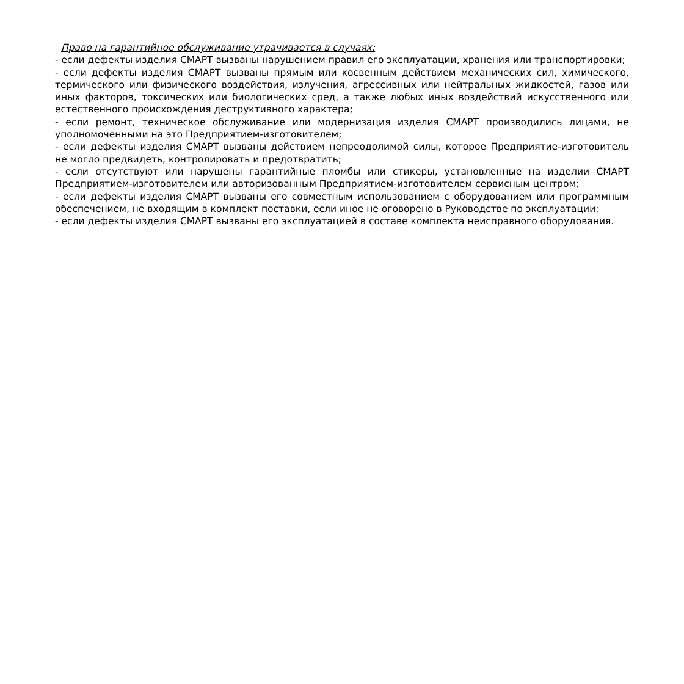Право на гарантийное обслуживание утрачивается в случаях:
- если дефекты изделия СМАРТ вызваны нарушением правил его эксплуатации, хранения или транспортировки;
- если дефекты изделия СМАРТ вызваны прямым или косвенным действием механических сил, химического, термического или физического воздействия, излучения, агрессивных или нейтральных жидкостей, газов или иных факторов, токсических или биологических сред, а также любых иных воздействий искусственного или естественного происхождения деструктивного характера;
- если ремонт, техническое обслуживание или модернизация изделия СМАРТ производились лицами, не уполномоченными на это Предприятием-изготовителем;
- если дефекты изделия СМАРТ вызваны действием непреодолимой силы, которое Предприятие-изготовитель не могло предвидеть, контролировать и предотвратить;
- если отсутствуют или нарушены гарантийные пломбы или стикеры, установленные на изделии СМАРТ Предприятием-изготовителем или авторизованным Предприятием-изготовителем сервисным центром;
- если дефекты изделия СМАРТ вызваны его совместным использованием с оборудованием или программным обеспечением, не входящим в комплект поставки, если иное не оговорено в Руководстве по эксплуатации;
- если дефекты изделия СМАРТ вызваны его эксплуатацией в составе комплекта неисправного оборудования.